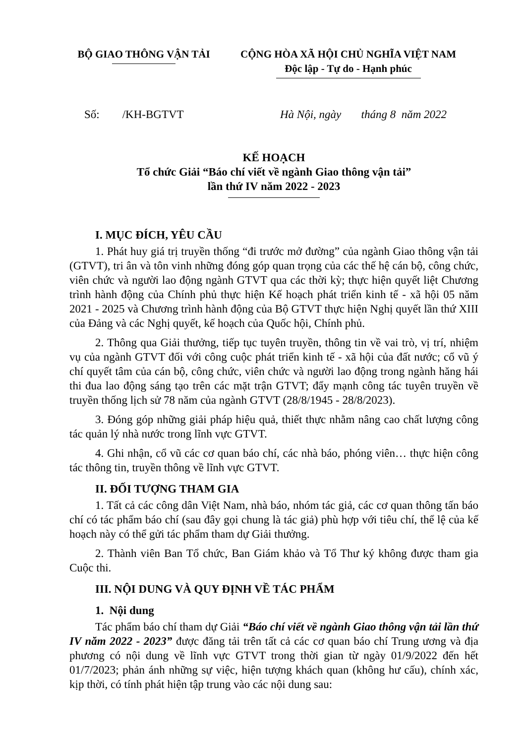BỘ GIAO THÔNG VẬN TẢI CỘNG HÒA XÃ HỘI CHỦ NGHĨA VIỆT NAM
Độc lập - Tự do - Hạnh phúc
Số: /KH-BGTVT Hà Nội, ngày tháng 8 năm 2022
KẾ HOẠCH
Tổ chức Giải “Báo chí viết về ngành Giao thông vận tải”
lần thứ IV năm 2022 - 2023
I. MỤC ĐÍCH, YÊU CẦU
1. Phát huy giá trị truyền thống “đi trước mở đường” của ngành Giao thông vận tải (GTVT), tri ân và tôn vinh những đóng góp quan trọng của các thế hệ cán bộ, công chức, viên chức và người lao động ngành GTVT qua các thời kỳ; thực hiện quyết liệt Chương trình hành động của Chính phủ thực hiện Kế hoạch phát triển kinh tế - xã hội 05 năm 2021 - 2025 và Chương trình hành động của Bộ GTVT thực hiện Nghị quyết lần thứ XIII của Đảng và các Nghị quyết, kế hoạch của Quốc hội, Chính phủ.
2. Thông qua Giải thưởng, tiếp tục tuyên truyền, thông tin về vai trò, vị trí, nhiệm vụ của ngành GTVT đối với công cuộc phát triển kinh tế - xã hội của đất nước; cổ vũ ý chí quyết tâm của cán bộ, công chức, viên chức và người lao động trong ngành hăng hái thi đua lao động sáng tạo trên các mặt trận GTVT; đẩy mạnh công tác tuyên truyền về truyền thống lịch sử 78 năm của ngành GTVT (28/8/1945 - 28/8/2023).
3. Đóng góp những giải pháp hiệu quả, thiết thực nhằm nâng cao chất lượng công tác quản lý nhà nước trong lĩnh vực GTVT.
4. Ghi nhận, cổ vũ các cơ quan báo chí, các nhà báo, phóng viên… thực hiện công tác thông tin, truyền thông về lĩnh vực GTVT.
II. ĐỐI TƯỢNG THAM GIA
1. Tất cả các công dân Việt Nam, nhà báo, nhóm tác giả, các cơ quan thông tấn báo chí có tác phẩm báo chí (sau đây gọi chung là tác giả) phù hợp với tiêu chí, thể lệ của kế hoạch này có thể gửi tác phẩm tham dự Giải thưởng.
2. Thành viên Ban Tổ chức, Ban Giám khảo và Tổ Thư ký không được tham gia Cuộc thi.
III. NỘI DUNG VÀ QUY ĐỊNH VỀ TÁC PHẨM
1. Nội dung
Tác phẩm báo chí tham dự Giải “Báo chí viết về ngành Giao thông vận tải lần thứ IV năm 2022 - 2023” được đăng tải trên tất cả các cơ quan báo chí Trung ương và địa phương có nội dung về lĩnh vực GTVT trong thời gian từ ngày 01/9/2022 đến hết 01/7/2023; phản ánh những sự việc, hiện tượng khách quan (không hư cấu), chính xác, kịp thời, có tính phát hiện tập trung vào các nội dung sau: